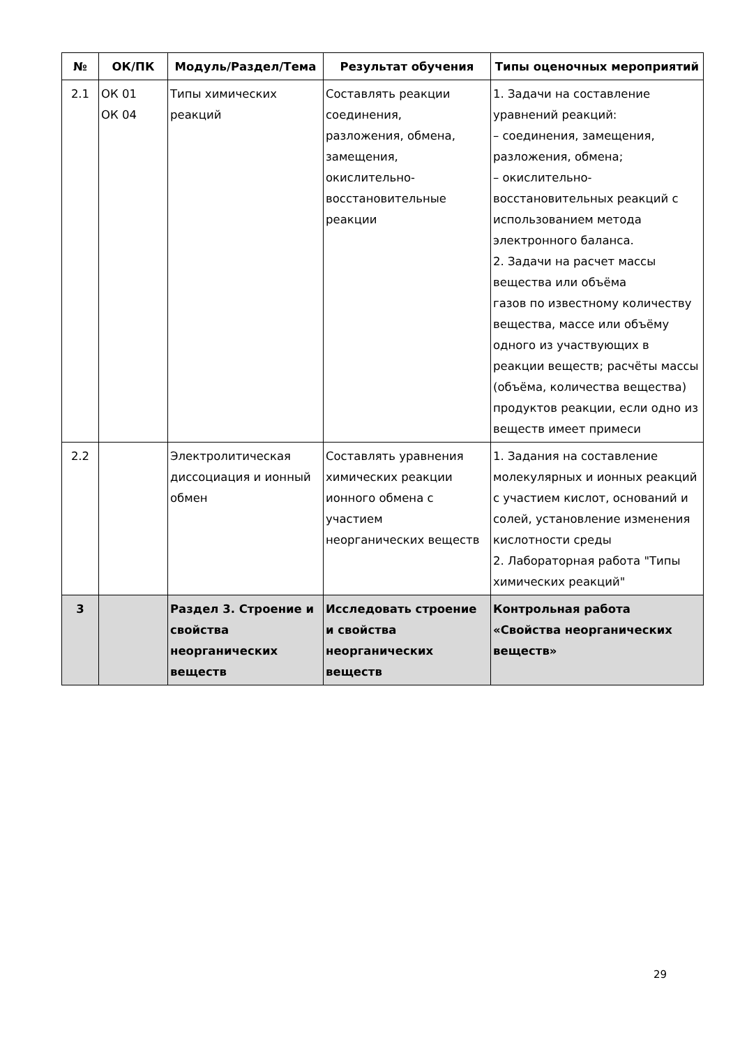| № | ОК/ПК | Модуль/Раздел/Тема | Результат обучения | Типы оценочных мероприятий |
| --- | --- | --- | --- | --- |
| 2.1 | ОК 01 ОК 04 | Типы химических реакций | Составлять реакции соединения, разложения, обмена, замещения, окислительно-восстановительные реакции | 1. Задачи на составление уравнений реакций: – соединения, замещения, разложения, обмена; – окислительно-восстановительных реакций с использованием метода электронного баланса. 2. Задачи на расчет массы вещества или объёма газов по известному количеству вещества, массе или объёму одного из участвующих в реакции веществ; расчёты массы (объёма, количества вещества) продуктов реакции, если одно из веществ имеет примеси |
| 2.2 | | Электролитическая диссоциация и ионный обмен | Составлять уравнения химических реакции ионного обмена с участием неорганических веществ | 1. Задания на составление молекулярных и ионных реакций с участием кислот, оснований и солей, установление изменения кислотности среды 2. Лабораторная работа "Типы химических реакций" |
| 3 | | Раздел 3. Строение и свойства неорганических веществ | Исследовать строение и свойства неорганических веществ | Контрольная работа «Свойства неорганических веществ» |
29